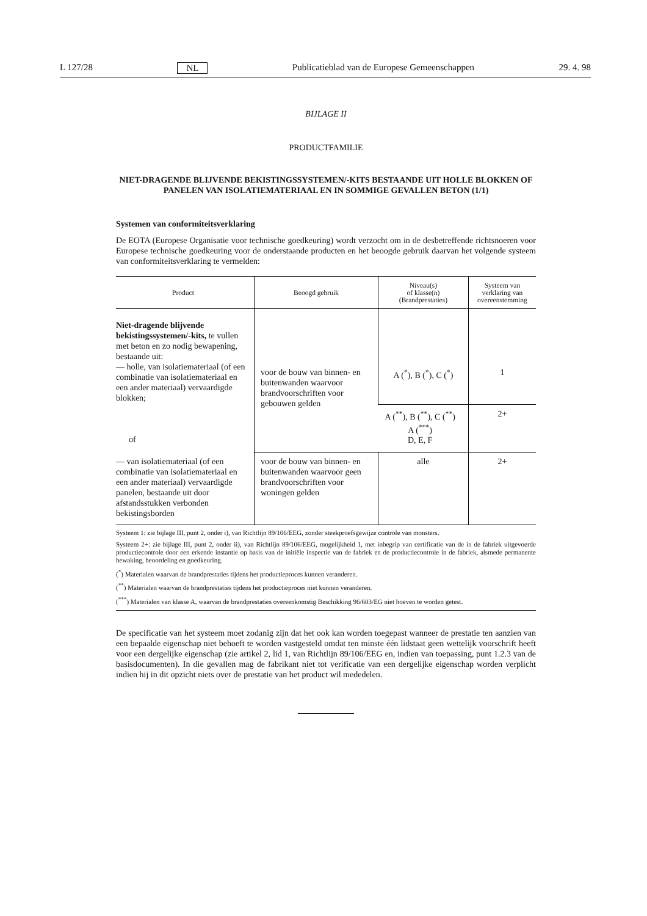L 127/28 NL Publicatieblad van de Europese Gemeenschappen 29. 4. 98
BIJLAGE II
PRODUCTFAMILIE
NIET-DRAGENDE BLIJVENDE BEKISTINGSSYSTEMEN/-KITS BESTAANDE UIT HOLLE BLOKKEN OF PANELEN VAN ISOLATIEMATERIAAL EN IN SOMMIGE GEVALLEN BETON (1/1)
Systemen van conformiteitsverklaring
De EOTA (Europese Organisatie voor technische goedkeuring) wordt verzocht om in de desbetreffende richtsnoeren voor Europese technische goedkeuring voor de onderstaande producten en het beoogde gebruik daarvan het volgende systeem van conformiteitsverklaring te vermelden:
| Product | Beoogd gebruik | Niveau(s) of klasse(n) (Brandprestaties) | Systeem van verklaring van overeenstemming |
| --- | --- | --- | --- |
| Niet-dragende blijvende bekistingssystemen/-kits, te vullen met beton en zo nodig bewapening, bestaande uit: — holle, van isolatiemateriaal (of een combinatie van isolatiemateriaal en een ander materiaal) vervaardigde blokken; of | voor de bouw van binnen- en buitenwanden waarvoor brandvoorschriften voor gebouwen gelden | A (<sup>*</sup>), B (<sup>*</sup>), C (<sup>*</sup>) | 1 |
| | | A (<sup>**</sup>), B (<sup>**</sup>), C (<sup>**</sup>) A (<sup>***</sup>) D, E, F | 2+ |
| — van isolatiemateriaal (of een combinatie van isolatiemateriaal en een ander materiaal) vervaardigde panelen, bestaande uit door afstandsstukken verbonden bekistingsborden | voor de bouw van binnen- en buitenwanden waarvoor geen brandvoorschriften voor woningen gelden | alle | 2+ |
Systeem 1: zie bijlage III, punt 2, onder i), van Richtlijn 89/106/EEG, zonder steekproefsgewijze controle van monsters.
Systeem 2+: zie bijlage III, punt 2, onder ii), van Richtlijn 89/106/EEG, mogelijkheid 1, met inbegrip van certificatie van de in de fabriek uitgevoerde productiecontrole door een erkende instantie op basis van de initiële inspectie van de fabriek en de productiecontrole in de fabriek, alsmede permanente bewaking, beoordeling en goedkeuring.
(<sup>*</sup>) Materialen waarvan de brandprestaties tijdens het productieproces kunnen veranderen.
(<sup>**</sup>) Materialen waarvan de brandprestaties tijdens het productieproces niet kunnen veranderen.
(<sup>***</sup>) Materialen van klasse A, waarvan de brandprestaties overeenkomstig Beschikking 96/603/EG niet hoeven te worden getest.
De specificatie van het systeem moet zodanig zijn dat het ook kan worden toegepast wanneer de prestatie ten aanzien van een bepaalde eigenschap niet behoeft te worden vastgesteld omdat ten minste één lidstaat geen wettelijk voorschrift heeft voor een dergelijke eigenschap (zie artikel 2, lid 1, van Richtlijn 89/106/EEG en, indien van toepassing, punt 1.2.3 van de basisdocumenten). In die gevallen mag de fabrikant niet tot verificatie van een dergelijke eigenschap worden verplicht indien hij in dit opzicht niets over de prestatie van het product wil mededelen.